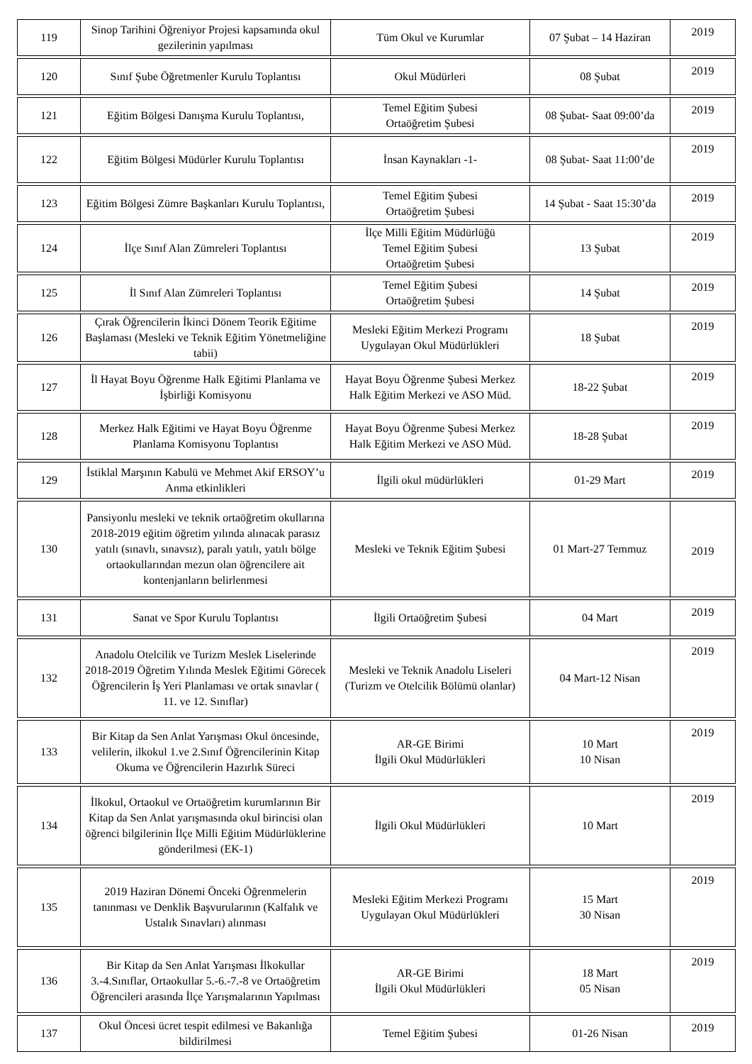| 119 | Sinop Tarihini Öğreniyor Projesi kapsamında okul gezilerinin yapılması | Tüm Okul ve Kurumlar | 07 Şubat – 14 Haziran | 2019 |
| 120 | Sınıf Şube Öğretmenler Kurulu Toplantısı | Okul Müdürleri | 08 Şubat | 2019 |
| 121 | Eğitim Bölgesi Danışma Kurulu Toplantısı, | Temel Eğitim Şubesi Ortaöğretim Şubesi | 08 Şubat- Saat 09:00’da | 2019 |
| 122 | Eğitim Bölgesi Müdürler Kurulu Toplantısı | İnsan Kaynakları -1- | 08 Şubat- Saat 11:00’de | 2019 |
| 123 | Eğitim Bölgesi Zümre Başkanları Kurulu Toplantısı, | Temel Eğitim Şubesi Ortaöğretim Şubesi | 14 Şubat - Saat 15:30’da | 2019 |
| 124 | İlçe Sınıf Alan Zümreleri Toplantısı | İlçe Milli Eğitim Müdürlüğü Temel Eğitim Şubesi Ortaöğretim Şubesi | 13 Şubat | 2019 |
| 125 | İl Sınıf Alan Zümreleri Toplantısı | Temel Eğitim Şubesi Ortaöğretim Şubesi | 14 Şubat | 2019 |
| 126 | Çırak Öğrencilerin İkinci Dönem Teorik Eğitime Başlaması (Mesleki ve Teknik Eğitim Yönetmeliğine tabii) | Mesleki Eğitim Merkezi Programı Uygulayan Okul Müdürlükleri | 18 Şubat | 2019 |
| 127 | İl Hayat Boyu Öğrenme Halk Eğitimi Planlama ve İşbirliği Komisyonu | Hayat Boyu Öğrenme Şubesi Merkez Halk Eğitim Merkezi ve ASO Müd. | 18-22 Şubat | 2019 |
| 128 | Merkez Halk Eğitimi ve Hayat Boyu Öğrenme Planlama Komisyonu Toplantısı | Hayat Boyu Öğrenme Şubesi Merkez Halk Eğitim Merkezi ve ASO Müd. | 18-28 Şubat | 2019 |
| 129 | İstiklal Marşının Kabulü ve Mehmet Akif ERSOY’u Anma etkinlikleri | İlgili okul müdürlükleri | 01-29 Mart | 2019 |
| 130 | Pansiyonlu mesleki ve teknik ortaöğretim okullarına 2018-2019 eğitim öğretim yılında alınacak parasız yatılı (sınavlı, sınavsız), paralı yatılı, yatılı bölge ortaokullarından mezun olan öğrencilere ait kontenjanların belirlenmesi | Mesleki ve Teknik Eğitim Şubesi | 01 Mart-27 Temmuz | 2019 |
| 131 | Sanat ve Spor Kurulu Toplantısı | İlgili Ortaöğretim Şubesi | 04 Mart | 2019 |
| 132 | Anadolu Otelcilik ve Turizm Meslek Liselerinde 2018-2019 Öğretim Yılında Meslek Eğitimi Görecek Öğrencilerin İş Yeri Planlaması ve ortak sınavlar ( 11. ve 12. Sınıflar) | Mesleki ve Teknik Anadolu Liseleri (Turizm ve Otelcilik Bölümü olanlar) | 04 Mart-12 Nisan | 2019 |
| 133 | Bir Kitap da Sen Anlat Yarışması Okul öncesinde, velilerin, ilkokul 1.ve 2.Sınıf Öğrencilerinin Kitap Okuma ve Öğrencilerin Hazırlık Süreci | AR-GE Birimi İlgili Okul Müdürlükleri | 10 Mart 10 Nisan | 2019 |
| 134 | İlkokul, Ortaokul ve Ortaöğretim kurumlarının Bir Kitap da Sen Anlat yarışmasında okul birincisi olan öğrenci bilgilerinin İlçe Milli Eğitim Müdürlüklerine gönderilmesi (EK-1) | İlgili Okul Müdürlükleri | 10 Mart | 2019 |
| 135 | 2019 Haziran Dönemi Önceki Öğrenmelerin tanınması ve Denklik Başvurularının (Kalfalık ve Ustalık Sınavları) alınması | Mesleki Eğitim Merkezi Programı Uygulayan Okul Müdürlükleri | 15 Mart 30 Nisan | 2019 |
| 136 | Bir Kitap da Sen Anlat Yarışması İlkokullar 3.-4.Sınıflar, Ortaokullar 5.-6.-7.-8 ve Ortaöğretim Öğrencileri arasında İlçe Yarışmalarının Yapılması | AR-GE Birimi İlgili Okul Müdürlükleri | 18 Mart 05 Nisan | 2019 |
| 137 | Okul Öncesi ücret tespit edilmesi ve Bakanlığa bildirilmesi | Temel Eğitim Şubesi | 01-26 Nisan | 2019 |